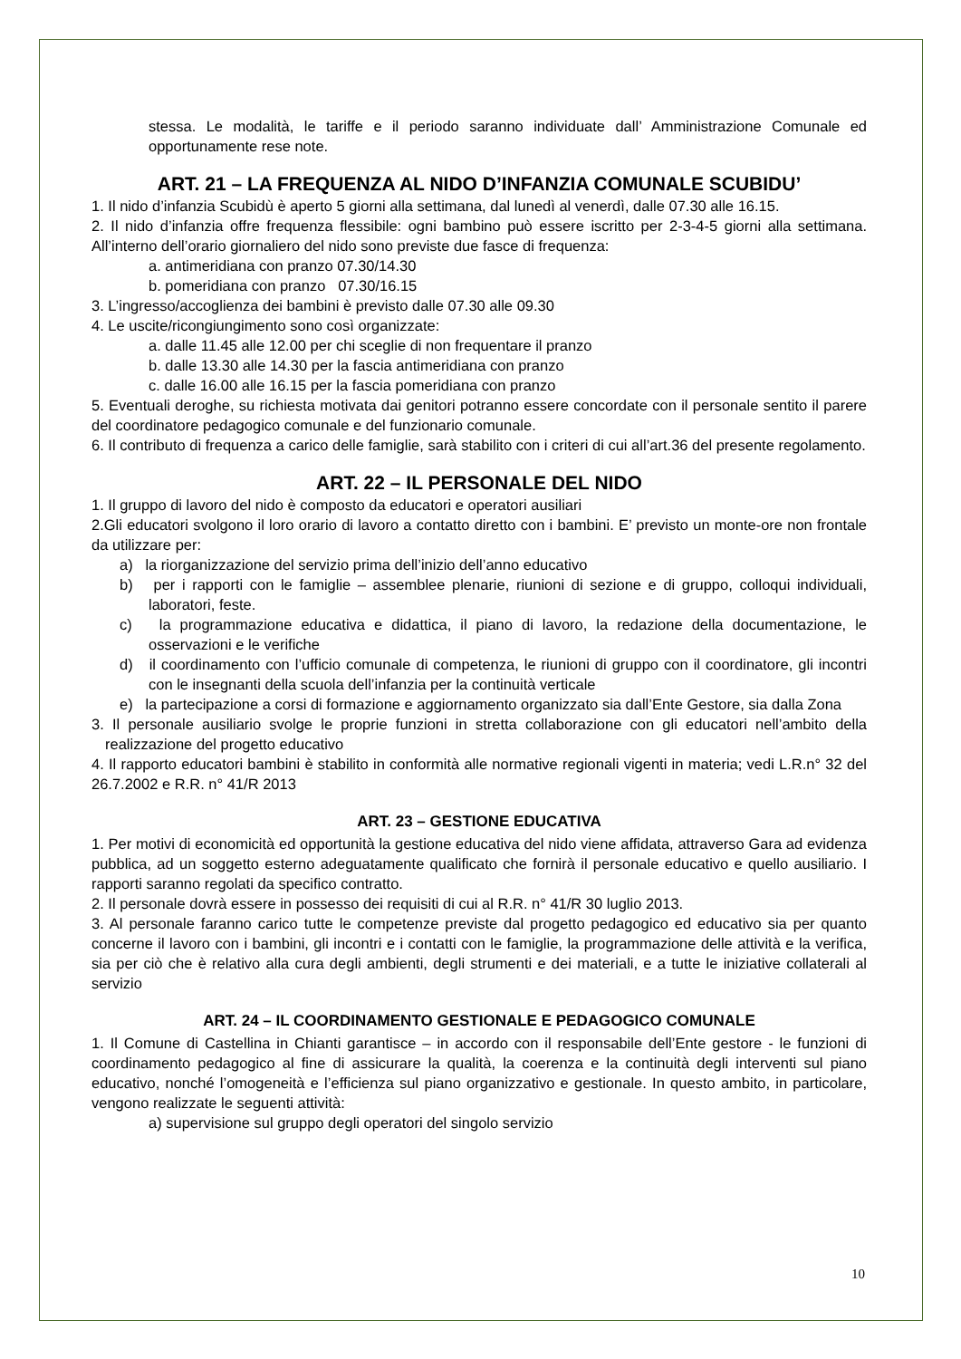stessa. Le modalità, le tariffe e il periodo saranno individuate dall’ Amministrazione Comunale ed opportunamente rese note.
ART. 21 – LA FREQUENZA AL NIDO D’INFANZIA COMUNALE SCUBIDU’
1. Il nido d’infanzia Scubidù è aperto 5 giorni alla settimana, dal lunedì al venerdì, dalle 07.30 alle 16.15.
2. Il nido d’infanzia offre frequenza flessibile: ogni bambino può essere iscritto per 2-3-4-5 giorni alla settimana. All’interno dell’orario giornaliero del nido sono previste due fasce di frequenza:
a. antimeridiana con pranzo 07.30/14.30
b. pomeridiana con pranzo 07.30/16.15
3. L’ingresso/accoglienza dei bambini è previsto dalle 07.30 alle 09.30
4. Le uscite/ricongiungimento sono così organizzate:
a. dalle 11.45 alle 12.00 per chi sceglie di non frequentare il pranzo
b. dalle 13.30 alle 14.30 per la fascia antimeridiana con pranzo
c. dalle 16.00 alle 16.15 per la fascia pomeridiana con pranzo
5. Eventuali deroghe, su richiesta motivata dai genitori potranno essere concordate con il personale sentito il parere del coordinatore pedagogico comunale e del funzionario comunale.
6. Il contributo di frequenza a carico delle famiglie, sarà stabilito con i criteri di cui all’art.36 del presente regolamento.
ART. 22 – IL PERSONALE DEL NIDO
1. Il gruppo di lavoro del nido è composto da educatori e operatori ausiliari
2.Gli educatori svolgono il loro orario di lavoro a contatto diretto con i bambini. E’ previsto un monte-ore non frontale da utilizzare per:
a) la riorganizzazione del servizio prima dell’inizio dell’anno educativo
b) per i rapporti con le famiglie – assemblee plenarie, riunioni di sezione e di gruppo, colloqui individuali, laboratori, feste.
c) la programmazione educativa e didattica, il piano di lavoro, la redazione della documentazione, le osservazioni e le verifiche
d) il coordinamento con l’ufficio comunale di competenza, le riunioni di gruppo con il coordinatore, gli incontri con le insegnanti della scuola dell’infanzia per la continuità verticale
e) la partecipazione a corsi di formazione e aggiornamento organizzato sia dall’Ente Gestore, sia dalla Zona
3. Il personale ausiliario svolge le proprie funzioni in stretta collaborazione con gli educatori nell’ambito della realizzazione del progetto educativo
4. Il rapporto educatori bambini è stabilito in conformità alle normative regionali vigenti in materia; vedi L.R.n° 32 del 26.7.2002 e R.R. n° 41/R 2013
ART. 23 – GESTIONE EDUCATIVA
1. Per motivi di economicità ed opportunità la gestione educativa del nido viene affidata, attraverso Gara ad evidenza pubblica, ad un soggetto esterno adeguatamente qualificato che fornirà il personale educativo e quello ausiliario. I rapporti saranno regolati da specifico contratto.
2. Il personale dovrà essere in possesso dei requisiti di cui al R.R. n° 41/R 30 luglio 2013.
3. Al personale faranno carico tutte le competenze previste dal progetto pedagogico ed educativo sia per quanto concerne il lavoro con i bambini, gli incontri e i contatti con le famiglie, la programmazione delle attività e la verifica, sia per ciò che è relativo alla cura degli ambienti, degli strumenti e dei materiali, e a tutte le iniziative collaterali al servizio
ART. 24 – IL COORDINAMENTO GESTIONALE E PEDAGOGICO COMUNALE
1. Il Comune di Castellina in Chianti garantisce – in accordo con il responsabile dell’Ente gestore - le funzioni di coordinamento pedagogico al fine di assicurare la qualità, la coerenza e la continuità degli interventi sul piano educativo, nonché l’omogeneità e l’efficienza sul piano organizzativo e gestionale. In questo ambito, in particolare, vengono realizzate le seguenti attività:
a) supervisione sul gruppo degli operatori del singolo servizio
10